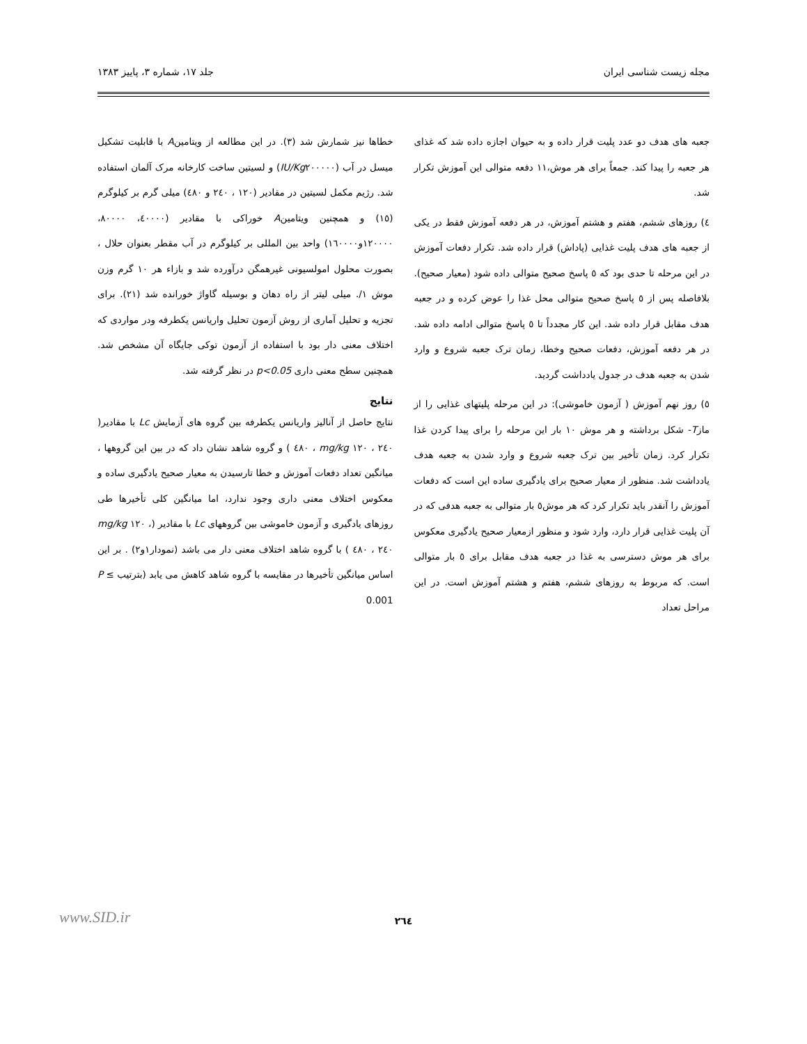مجله زیست شناسی ایران جلد ۱۷، شماره ۳، پاییز ۱۳۸۳
جعبه های هدف دو عدد پلیت قرار داده و به حیوان اجازه داده شد که غذای هر جعبه را پیدا کند. جمعاً برای هر موش،۱۱ دفعه متوالی این آموزش تکرار شد.
٤) روزهای ششم، هفتم و هشتم آموزش، در هر دفعه آموزش فقط در یکی از جعبه های هدف پلیت غذایی (پاداش) قرار داده شد. تکرار دفعات آموزش در این مرحله تا حدی بود که ٥ پاسخ صحیح متوالی داده شود (معیار صحیح). بلافاصله پس از ٥ پاسخ صحیح متوالی محل غذا را عوض کرده و در جعبه هدف مقابل قرار داده شد. این کار مجدداً تا ٥ پاسخ متوالی ادامه داده شد. در هر دفعه آموزش، دفعات صحیح وخطا، زمان ترک جعبه شروع و وارد شدن به جعبه هدف در جدول یادداشت گردید.
٥) روز نهم آموزش ( آزمون خاموشی): در این مرحله پلیتهای غذایی را از مازT- شکل برداشته و هر موش ۱۰ بار این مرحله را برای پیدا کردن غذا تکرار کرد. زمان تأخیر بین ترک جعبه شروع و وارد شدن به جعبه هدف یادداشت شد. منظور از معیار صحیح برای یادگیری ساده این است که دفعات آموزش را آنقدر باید تکرار کرد که هر موش٥ بار متوالی به جعبه هدفی که در آن پلیت غذایی قرار دارد، وارد شود و منظور ازمعیار صحیح یادگیری معکوس برای هر موش دسترسی به غذا در جعبه هدف مقابل برای ٥ بار متوالی است. که مربوط به روزهای ششم، هفتم و هشتم آموزش است. در این مراحل تعداد
خطاها نیز شمارش شد (۳). در این مطالعه از ویتامینA با قابلیت تشکیل میسل در آب (IU/Kg۲۰۰۰۰۰) و لسیتین ساخت کارخانه مرک آلمان استفاده شد. رژیم مکمل لسیتین در مقادیر (۱۲۰ ، ۲٤۰ و ٤۸۰) میلی گرم بر کیلوگرم (۱٥) و همچنین ویتامینA خوراکی با مقادیر (٤۰۰۰۰، ۸۰۰۰۰، ۱۲۰۰۰۰و۱٦۰۰۰۰) واحد بین المللی بر کیلوگرم در آب مقطر بعنوان حلال ، بصورت محلول امولسیونی غیرهمگن درآورده شد و بازاء هر ۱۰ گرم وزن موش ۱/. میلی لیتر از راه دهان و بوسیله گاواژ خورانده شد (۲۱). برای تجزیه و تحلیل آماری از روش آزمون تحلیل واریانس یکطرفه ودر مواردی که اختلاف معنی دار بود با استفاده از آزمون توکی جایگاه آن مشخص شد. همچنین سطح معنی داری p<0.05 در نظر گرفته شد.
نتایج
نتایج حاصل از آنالیز واریانس یکطرفه بین گروه های آزمایش Lc با مقادیر( mg/kg ۱۲۰ ، ۲٤۰ ، ٤۸۰ ) و گروه شاهد نشان داد که در بین این گروهها ، میانگین تعداد دفعات آموزش و خطا تارسیدن به معیار صحیح یادگیری ساده و معکوس اختلاف معنی داری وجود ندارد، اما میانگین کلی تأخیرها طی روزهای یادگیری و آزمون خاموشی بین گروههای Lc با مقادیر (mg/kg ۱۲۰ ، ۲٤۰ ، ٤۸۰ ) با گروه شاهد اختلاف معنی دار می باشد (نمودار۱و۲) . بر این اساس میانگین تأخیرها در مقایسه با گروه شاهد کاهش می یابد (بترتیب P ≤ 0.001
۲٦٤ www.SID.ir